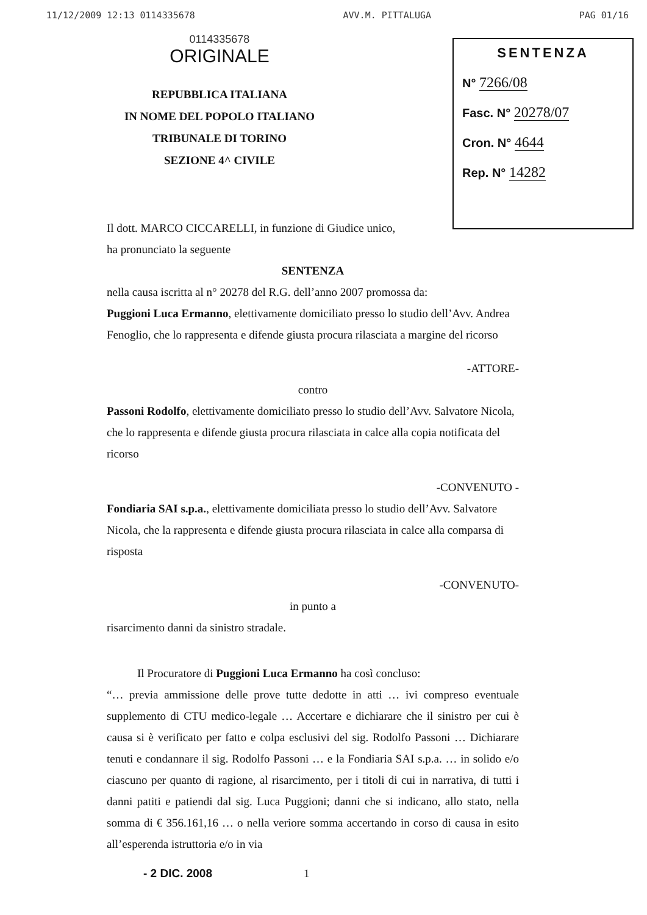11/12/2009 12:13 0114335678 AVV.M. PITTALUGA PAG 01/16
0114335678
ORIGINALE
REPUBBLICA ITALIANA
IN NOME DEL POPOLO ITALIANO
TRIBUNALE DI TORINO
SEZIONE 4^ CIVILE
SENTENZA
N° 7266/08
Fasc. N° 20278/07
Cron. N° 4644
Rep. N° 14282
Il dott. MARCO CICCARELLI, in funzione di Giudice unico,
ha pronunciato la seguente
SENTENZA
nella causa iscritta al n° 20278 del R.G. dell’anno 2007 promossa da:
Puggioni Luca Ermanno, elettivamente domiciliato presso lo studio dell’Avv. Andrea Fenoglio, che lo rappresenta e difende giusta procura rilasciata a margine del ricorso
-ATTORE-
contro
Passoni Rodolfo, elettivamente domiciliato presso lo studio dell’Avv. Salvatore Nicola, che lo rappresenta e difende giusta procura rilasciata in calce alla copia notificata del ricorso
-CONVENUTO -
Fondiaria SAI s.p.a., elettivamente domiciliata presso lo studio dell’Avv. Salvatore Nicola, che la rappresenta e difende giusta procura rilasciata in calce alla comparsa di risposta
-CONVENUTO-
in punto a
risarcimento danni da sinistro stradale.
Il Procuratore di Puggioni Luca Ermanno ha così concluso:
“… previa ammissione delle prove tutte dedotte in atti … ivi compreso eventuale supplemento di CTU medico-legale … Accertare e dichiarare che il sinistro per cui è causa si è verificato per fatto e colpa esclusivi del sig. Rodolfo Passoni … Dichiarare tenuti e condannare il sig. Rodolfo Passoni … e la Fondiaria SAI s.p.a. … in solido e/o ciascuno per quanto di ragione, al risarcimento, per i titoli di cui in narrativa, di tutti i danni patiti e patiendi dal sig. Luca Puggioni; danni che si indicano, allo stato, nella somma di € 356.161,16 … o nella veriore somma accertando in corso di causa in esito all’esperenda istruttoria e/o in via
- 2 DIC. 2008 1